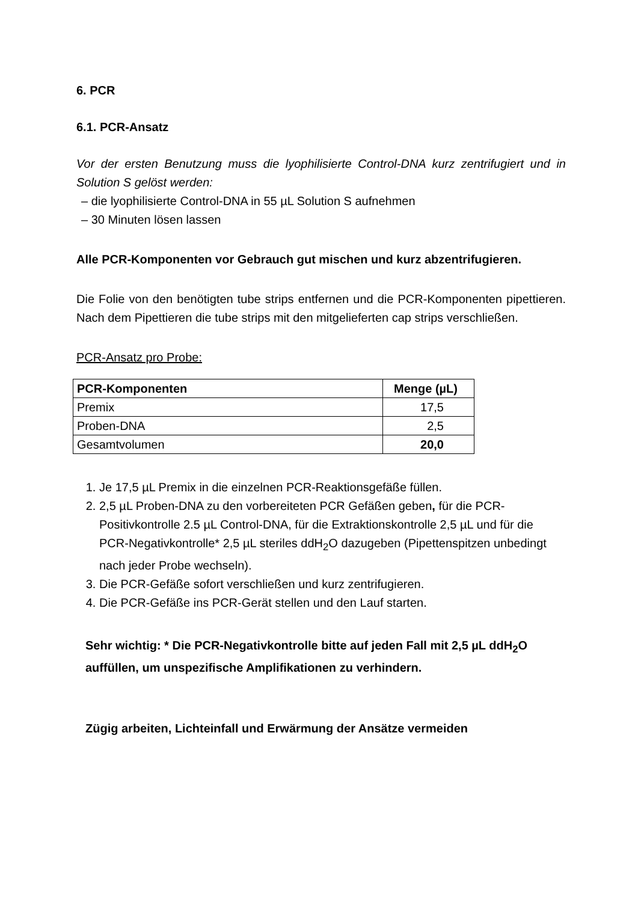6. PCR
6.1. PCR-Ansatz
Vor der ersten Benutzung muss die lyophilisierte Control-DNA kurz zentrifugiert und in Solution S gelöst werden:
– die lyophilisierte Control-DNA in 55 µL Solution S aufnehmen
– 30 Minuten lösen lassen
Alle PCR-Komponenten vor Gebrauch gut mischen und kurz abzentrifugieren.
Die Folie von den benötigten tube strips entfernen und die PCR-Komponenten pipettieren. Nach dem Pipettieren die tube strips mit den mitgelieferten cap strips verschließen.
PCR-Ansatz pro Probe:
| PCR-Komponenten | Menge (µL) |
| --- | --- |
| Premix | 17,5 |
| Proben-DNA | 2,5 |
| Gesamtvolumen | 20,0 |
1. Je 17,5 µL Premix in die einzelnen PCR-Reaktionsgefäße füllen.
2. 2,5 µL Proben-DNA zu den vorbereiteten PCR Gefäßen geben, für die PCR-Positivkontrolle 2.5 µL Control-DNA, für die Extraktionskontrolle 2,5 µL und für die PCR-Negativkontrolle* 2,5 µL steriles ddH<sub>2</sub>O dazugeben (Pipettenspitzen unbedingt nach jeder Probe wechseln).
3. Die PCR-Gefäße sofort verschließen und kurz zentrifugieren.
4. Die PCR-Gefäße ins PCR-Gerät stellen und den Lauf starten.
Sehr wichtig: * Die PCR-Negativkontrolle bitte auf jeden Fall mit 2,5 µL ddH<sub>2</sub>O auffüllen, um unspezifische Amplifikationen zu verhindern.
Zügig arbeiten, Lichteinfall und Erwärmung der Ansätze vermeiden